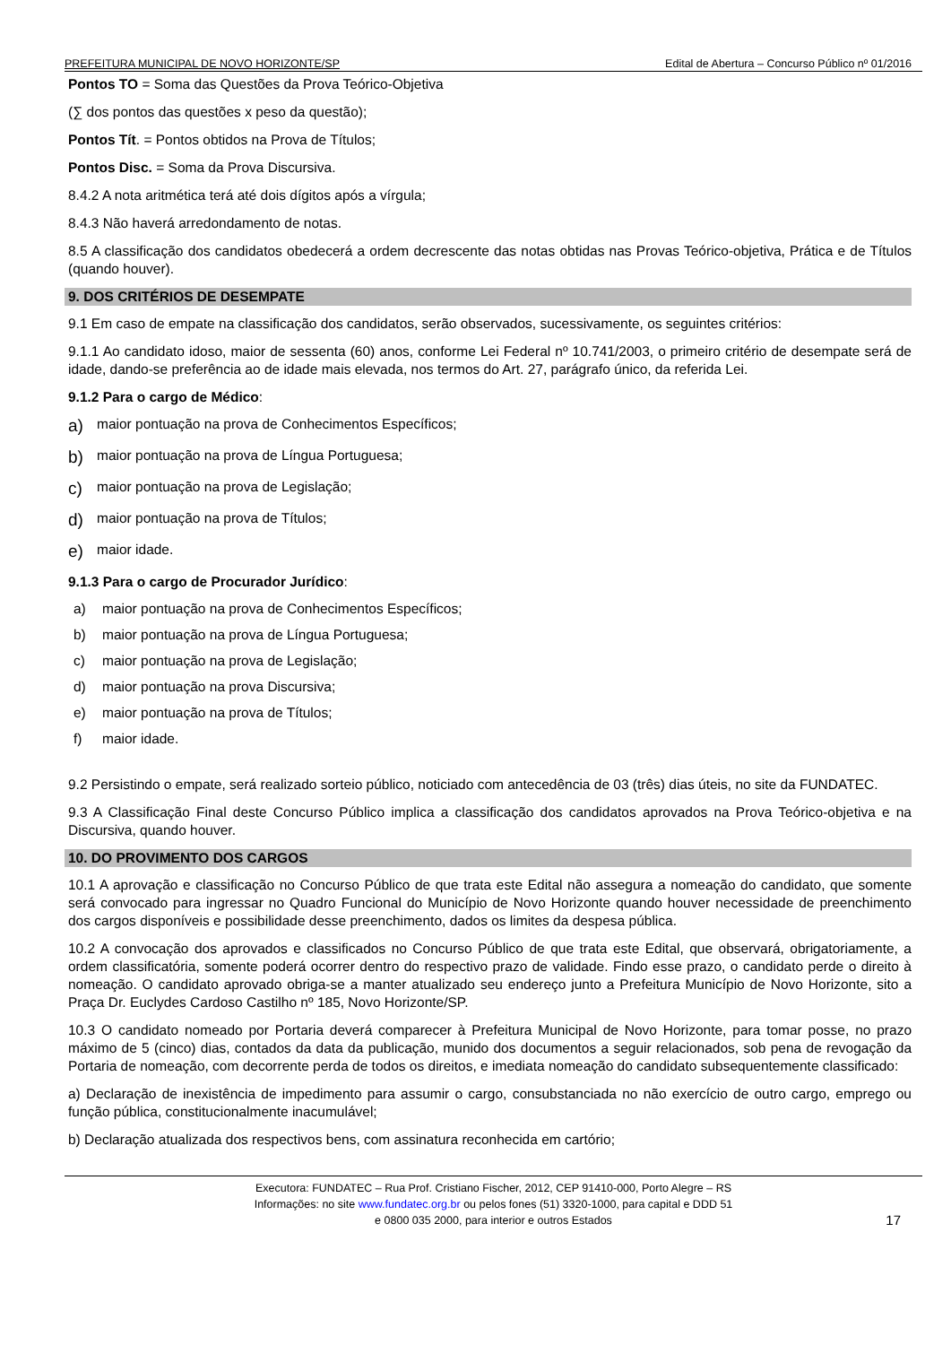PREFEITURA MUNICIPAL DE NOVO HORIZONTE/SP Edital de Abertura – Concurso Público nº 01/2016
Pontos TO = Soma das Questões da Prova Teórico-Objetiva
(∑ dos pontos das questões x peso da questão);
Pontos Tít. = Pontos obtidos na Prova de Títulos;
Pontos Disc. = Soma da Prova Discursiva.
8.4.2 A nota aritmética terá até dois dígitos após a vírgula;
8.4.3 Não haverá arredondamento de notas.
8.5 A classificação dos candidatos obedecerá a ordem decrescente das notas obtidas nas Provas Teórico-objetiva, Prática e de Títulos (quando houver).
9. DOS CRITÉRIOS DE DESEMPATE
9.1 Em caso de empate na classificação dos candidatos, serão observados, sucessivamente, os seguintes critérios:
9.1.1 Ao candidato idoso, maior de sessenta (60) anos, conforme Lei Federal nº 10.741/2003, o primeiro critério de desempate será de idade, dando-se preferência ao de idade mais elevada, nos termos do Art. 27, parágrafo único, da referida Lei.
9.1.2 Para o cargo de Médico:
a) maior pontuação na prova de Conhecimentos Específicos;
b) maior pontuação na prova de Língua Portuguesa;
c) maior pontuação na prova de Legislação;
d) maior pontuação na prova de Títulos;
e) maior idade.
9.1.3 Para o cargo de Procurador Jurídico:
a) maior pontuação na prova de Conhecimentos Específicos;
b) maior pontuação na prova de Língua Portuguesa;
c) maior pontuação na prova de Legislação;
d) maior pontuação na prova Discursiva;
e) maior pontuação na prova de Títulos;
f) maior idade.
9.2 Persistindo o empate, será realizado sorteio público, noticiado com antecedência de 03 (três) dias úteis, no site da FUNDATEC.
9.3 A Classificação Final deste Concurso Público implica a classificação dos candidatos aprovados na Prova Teórico-objetiva e na Discursiva, quando houver.
10. DO PROVIMENTO DOS CARGOS
10.1 A aprovação e classificação no Concurso Público de que trata este Edital não assegura a nomeação do candidato, que somente será convocado para ingressar no Quadro Funcional do Município de Novo Horizonte quando houver necessidade de preenchimento dos cargos disponíveis e possibilidade desse preenchimento, dados os limites da despesa pública.
10.2 A convocação dos aprovados e classificados no Concurso Público de que trata este Edital, que observará, obrigatoriamente, a ordem classificatória, somente poderá ocorrer dentro do respectivo prazo de validade. Findo esse prazo, o candidato perde o direito à nomeação. O candidato aprovado obriga-se a manter atualizado seu endereço junto a Prefeitura Município de Novo Horizonte, sito a Praça Dr. Euclydes Cardoso Castilho nº 185, Novo Horizonte/SP.
10.3 O candidato nomeado por Portaria deverá comparecer à Prefeitura Municipal de Novo Horizonte, para tomar posse, no prazo máximo de 5 (cinco) dias, contados da data da publicação, munido dos documentos a seguir relacionados, sob pena de revogação da Portaria de nomeação, com decorrente perda de todos os direitos, e imediata nomeação do candidato subsequentemente classificado:
a) Declaração de inexistência de impedimento para assumir o cargo, consubstanciada no não exercício de outro cargo, emprego ou função pública, constitucionalmente inacumulável;
b) Declaração atualizada dos respectivos bens, com assinatura reconhecida em cartório;
Executora: FUNDATEC – Rua Prof. Cristiano Fischer, 2012, CEP 91410-000, Porto Alegre – RS
Informações: no site www.fundatec.org.br ou pelos fones (51) 3320-1000, para capital e DDD 51
e 0800 035 2000, para interior e outros Estados
17